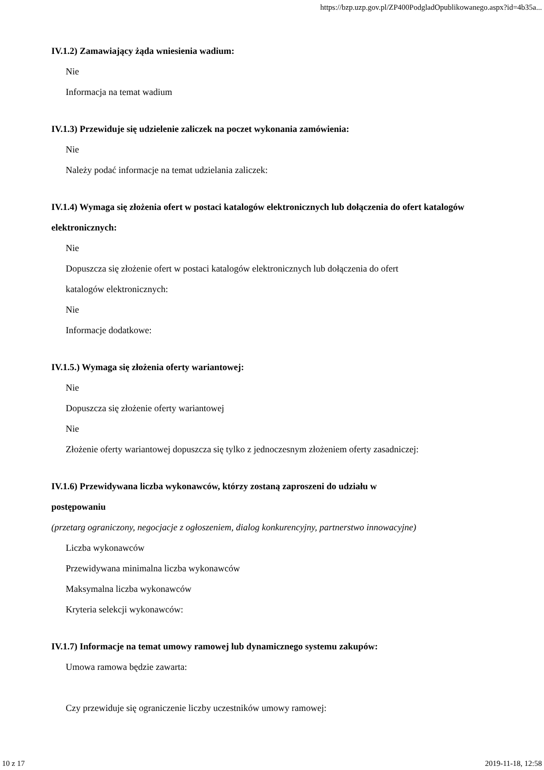https://bzp.uzp.gov.pl/ZP400PodgladOpublikowanego.aspx?id=4b35a...
IV.1.2) Zamawiający żąda wniesienia wadium:
Nie
Informacja na temat wadium
IV.1.3) Przewiduje się udzielenie zaliczek na poczet wykonania zamówienia:
Nie
Należy podać informacje na temat udzielania zaliczek:
IV.1.4) Wymaga się złożenia ofert w postaci katalogów elektronicznych lub dołączenia do ofert katalogów elektronicznych:
Nie
Dopuszcza się złożenie ofert w postaci katalogów elektronicznych lub dołączenia do ofert
katalogów elektronicznych:
Nie
Informacje dodatkowe:
IV.1.5.) Wymaga się złożenia oferty wariantowej:
Nie
Dopuszcza się złożenie oferty wariantowej
Nie
Złożenie oferty wariantowej dopuszcza się tylko z jednoczesnym złożeniem oferty zasadniczej:
IV.1.6) Przewidywana liczba wykonawców, którzy zostaną zaproszeni do udziału w
postępowaniu
(przetarg ograniczony, negocjacje z ogłoszeniem, dialog konkurencyjny, partnerstwo innowacyjne)
Liczba wykonawców
Przewidywana minimalna liczba wykonawców
Maksymalna liczba wykonawców
Kryteria selekcji wykonawców:
IV.1.7) Informacje na temat umowy ramowej lub dynamicznego systemu zakupów:
Umowa ramowa będzie zawarta:
Czy przewiduje się ograniczenie liczby uczestników umowy ramowej:
10 z 17 2019-11-18, 12:58